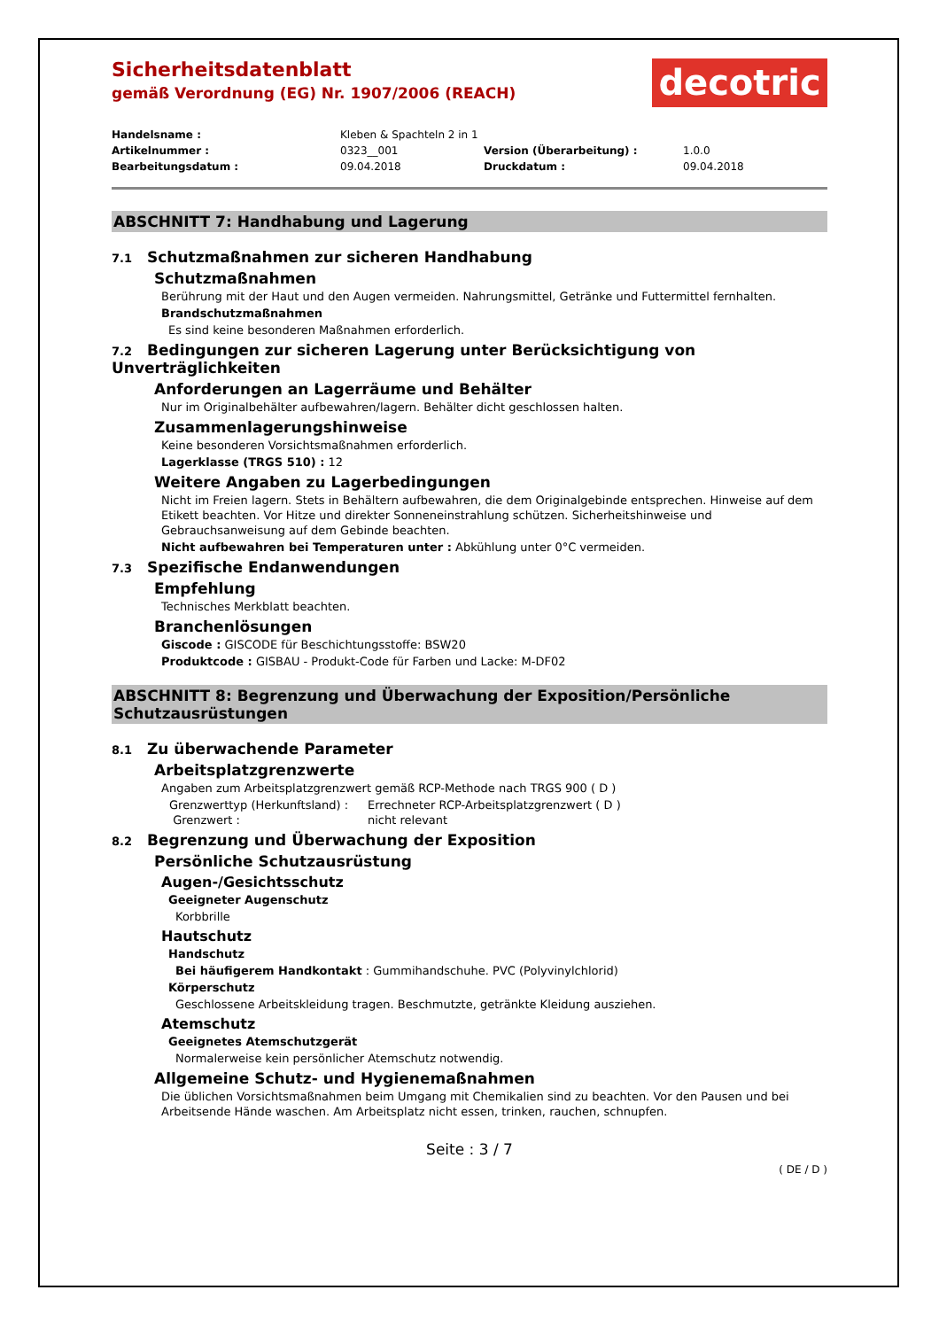Sicherheitsdatenblatt
gemäß Verordnung (EG) Nr. 1907/2006 (REACH)
decotric
| Handelsname : | Kleben & Spachteln 2 in 1 | | |
| Artikelnummer : | 0323__001 | Version (Überarbeitung) : | 1.0.0 |
| Bearbeitungsdatum : | 09.04.2018 | Druckdatum : | 09.04.2018 |
ABSCHNITT 7: Handhabung und Lagerung
7.1 Schutzmaßnahmen zur sicheren Handhabung
Schutzmaßnahmen
Berührung mit der Haut und den Augen vermeiden. Nahrungsmittel, Getränke und Futtermittel fernhalten.
Brandschutzmaßnahmen
Es sind keine besonderen Maßnahmen erforderlich.
7.2 Bedingungen zur sicheren Lagerung unter Berücksichtigung von Unverträglichkeiten
Anforderungen an Lagerräume und Behälter
Nur im Originalbehälter aufbewahren/lagern. Behälter dicht geschlossen halten.
Zusammenlagerungshinweise
Keine besonderen Vorsichtsmaßnahmen erforderlich.
Lagerklasse (TRGS 510) : 12
Weitere Angaben zu Lagerbedingungen
Nicht im Freien lagern. Stets in Behältern aufbewahren, die dem Originalgebinde entsprechen. Hinweise auf dem Etikett beachten. Vor Hitze und direkter Sonneneinstrahlung schützen. Sicherheitshinweise und Gebrauchsanweisung auf dem Gebinde beachten.
Nicht aufbewahren bei Temperaturen unter : Abkühlung unter 0°C vermeiden.
7.3 Spezifische Endanwendungen
Empfehlung
Technisches Merkblatt beachten.
Branchenlösungen
Giscode : GISCODE für Beschichtungsstoffe: BSW20
Produktcode : GISBAU - Produkt-Code für Farben und Lacke: M-DF02
ABSCHNITT 8: Begrenzung und Überwachung der Exposition/Persönliche Schutzausrüstungen
8.1 Zu überwachende Parameter
Arbeitsplatzgrenzwerte
Angaben zum Arbeitsplatzgrenzwert gemäß RCP-Methode nach TRGS 900 ( D )
| Grenzwerttyp (Herkunftsland) : | Errechneter RCP-Arbeitsplatzgrenzwert ( D ) |
| Grenzwert : | nicht relevant |
8.2 Begrenzung und Überwachung der Exposition
Persönliche Schutzausrüstung
Augen-/Gesichtsschutz
Geeigneter Augenschutz
Korbbrille
Hautschutz
Handschutz
Bei häufigerem Handkontakt : Gummihandschuhe. PVC (Polyvinylchlorid)
Körperschutz
Geschlossene Arbeitskleidung tragen. Beschmutzte, getränkte Kleidung ausziehen.
Atemschutz
Geeignetes Atemschutzgerät
Normalerweise kein persönlicher Atemschutz notwendig.
Allgemeine Schutz- und Hygienemaßnahmen
Die üblichen Vorsichtsmaßnahmen beim Umgang mit Chemikalien sind zu beachten. Vor den Pausen und bei Arbeitsende Hände waschen. Am Arbeitsplatz nicht essen, trinken, rauchen, schnupfen.
Seite : 3 / 7
( DE / D )